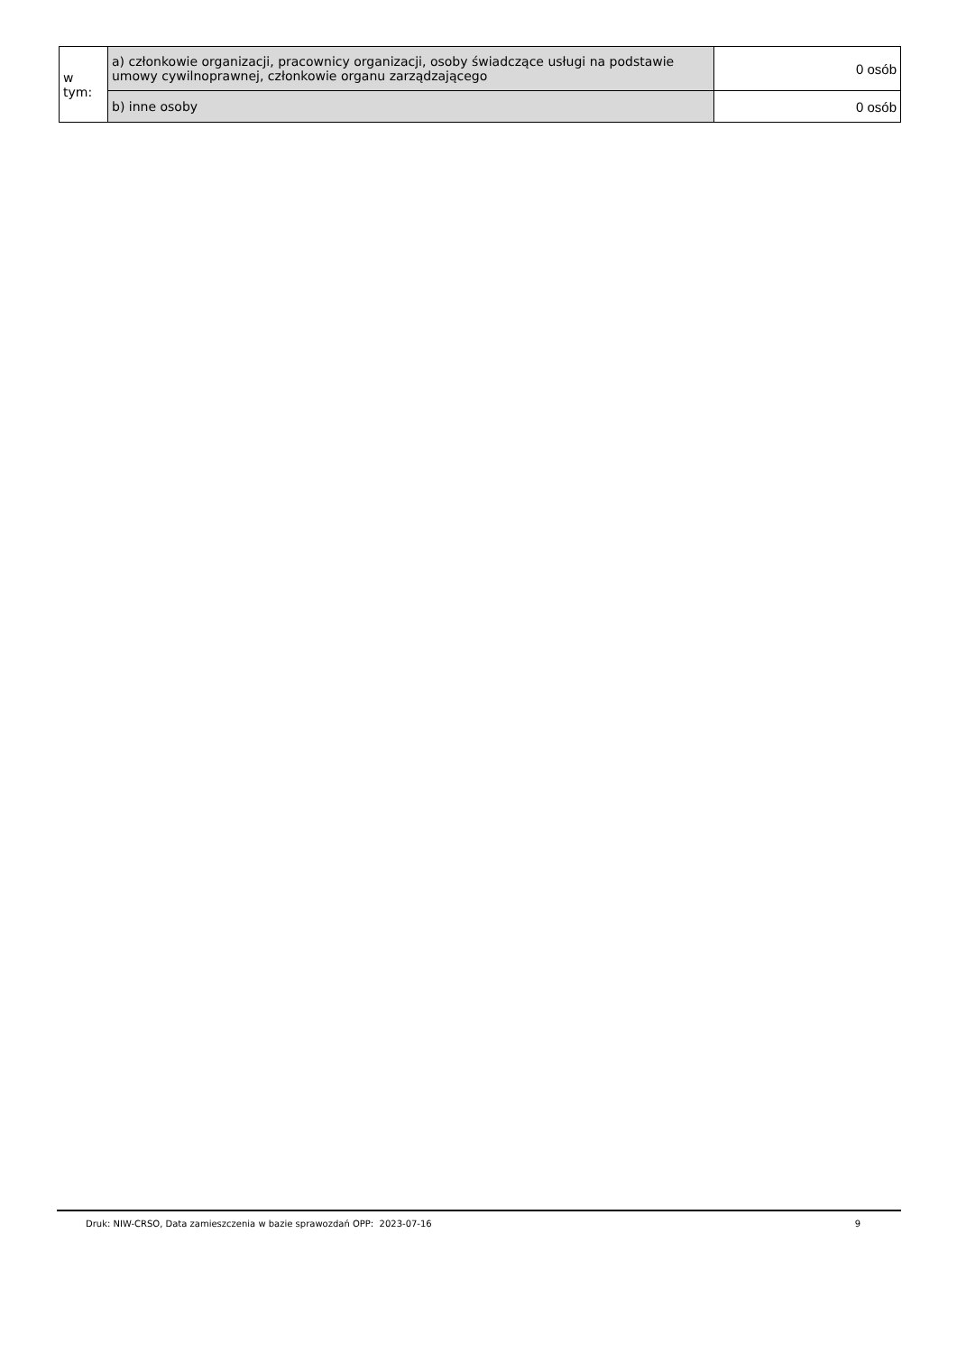| w tym: | a) członkowie organizacji, pracownicy organizacji, osoby świadczące usługi na podstawie umowy cywilnoprawnej, członkowie organu zarządzającego | 0 osób |
| | b) inne osoby | 0 osób |
9
Druk: NIW-CRSO, Data zamieszczenia w bazie sprawozdań OPP: 2023-07-16